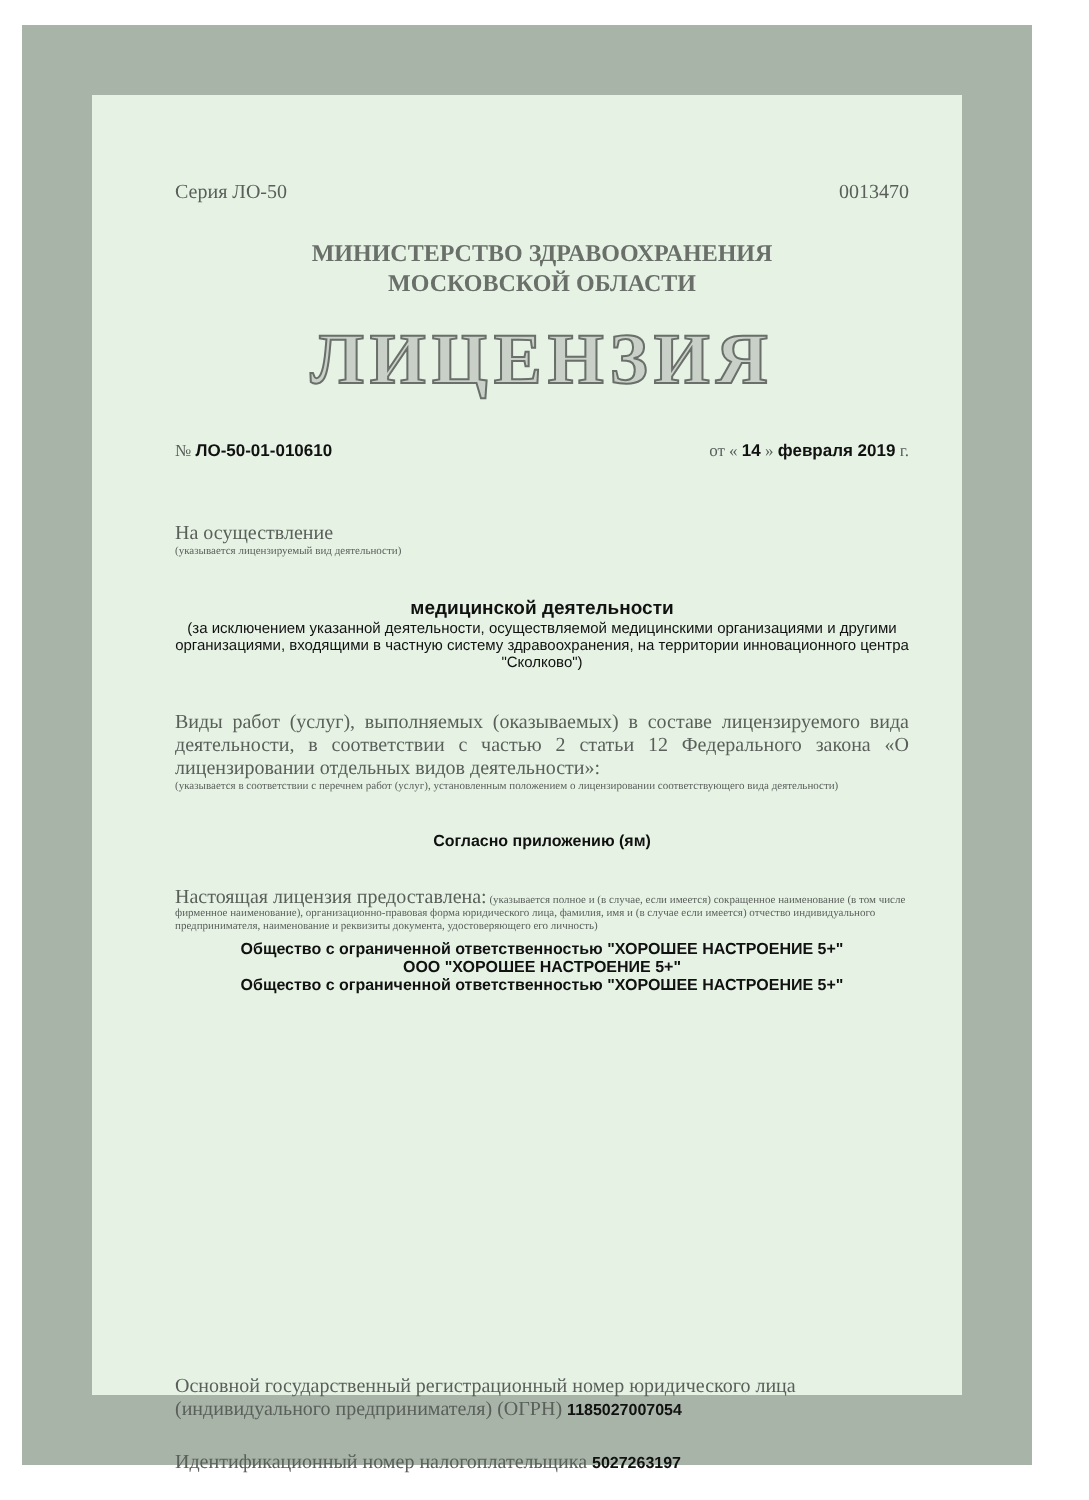Серия ЛО-50 0013470
МИНИСТЕРСТВО ЗДРАВООХРАНЕНИЯ
МОСКОВСКОЙ ОБЛАСТИ
ЛИЦЕНЗИЯ
№ ЛО-50-01-010610 от « 14 » февраля 2019 г.
На осуществление
(указывается лицензируемый вид деятельности)
медицинской деятельности
(за исключением указанной деятельности, осуществляемой медицинскими организациями и другими организациями, входящими в частную систему здравоохранения, на территории инновационного центра "Сколково")
Виды работ (услуг), выполняемых (оказываемых) в составе лицензируемого вида деятельности, в соответствии с частью 2 статьи 12 Федерального закона «О лицензировании отдельных видов деятельности»:
(указывается в соответствии с перечнем работ (услуг), установленным положением о лицензировании соответствующего вида деятельности)
Согласно приложению (ям)
Настоящая лицензия предоставлена: (указывается полное и (в случае, если имеется) сокращенное наименование (в том числе фирменное наименование), организационно-правовая форма юридического лица, фамилия, имя и (в случае если имеется) отчество индивидуального предпринимателя, наименование и реквизиты документа, удостоверяющего его личность)
Общество с ограниченной ответственностью "ХОРОШЕЕ НАСТРОЕНИЕ 5+"
ООО "ХОРОШЕЕ НАСТРОЕНИЕ 5+"
Общество с ограниченной ответственностью "ХОРОШЕЕ НАСТРОЕНИЕ 5+"
Основной государственный регистрационный номер юридического лица (индивидуального предпринимателя) (ОГРН) 1185027007054
Идентификационный номер налогоплательщика 5027263197